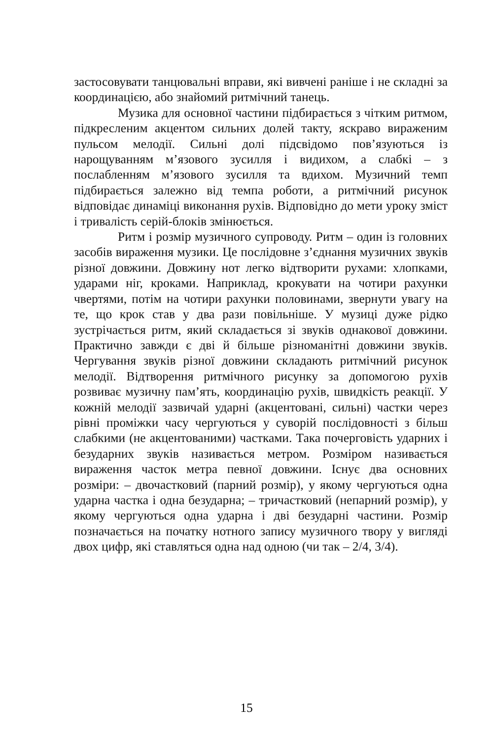застосовувати танцювальні вправи, які вивчені раніше і не складні за координацією, або знайомий ритмічний танець.
Музика для основної частини підбирається з чітким ритмом, підкресленим акцентом сильних долей такту, яскраво вираженим пульсом мелодії. Сильні долі підсвідомо пов’язуються із нарощуванням м’язового зусилля і видихом, а слабкі – з послабленням м’язового зусилля та вдихом. Музичний темп підбирається залежно від темпа роботи, а ритмічний рисунок відповідає динаміці виконання рухів. Відповідно до мети уроку зміст і тривалість серій-блоків змінюється.
Ритм і розмір музичного супроводу. Ритм – один із головних засобів вираження музики. Це послідовне з’єднання музичних звуків різної довжини. Довжину нот легко відтворити рухами: хлопками, ударами ніг, кроками. Наприклад, крокувати на чотири рахунки чвертями, потім на чотири рахунки половинами, звернути увагу на те, що крок став у два рази повільніше. У музиці дуже рідко зустрічається ритм, який складається зі звуків однакової довжини. Практично завжди є дві й більше різноманітні довжини звуків. Чергування звуків різної довжини складають ритмічний рисунок мелодії. Відтворення ритмічного рисунку за допомогою рухів розвиває музичну пам’ять, координацію рухів, швидкість реакції. У кожній мелодії зазвичай ударні (акцентовані, сильні) частки через рівні проміжки часу чергуються у суворій послідовності з більш слабкими (не акцентованими) частками. Така почерговість ударних і безударних звуків називається метром. Розміром називається вираження часток метра певної довжини. Існує два основних розміри: – двочастковий (парний розмір), у якому чергуються одна ударна частка і одна безударна; – тричастковий (непарний розмір), у якому чергуються одна ударна і дві безударні частини. Розмір позначається на початку нотного запису музичного твору у вигляді двох цифр, які ставляться одна над одною (чи так – 2/4, 3/4).
15